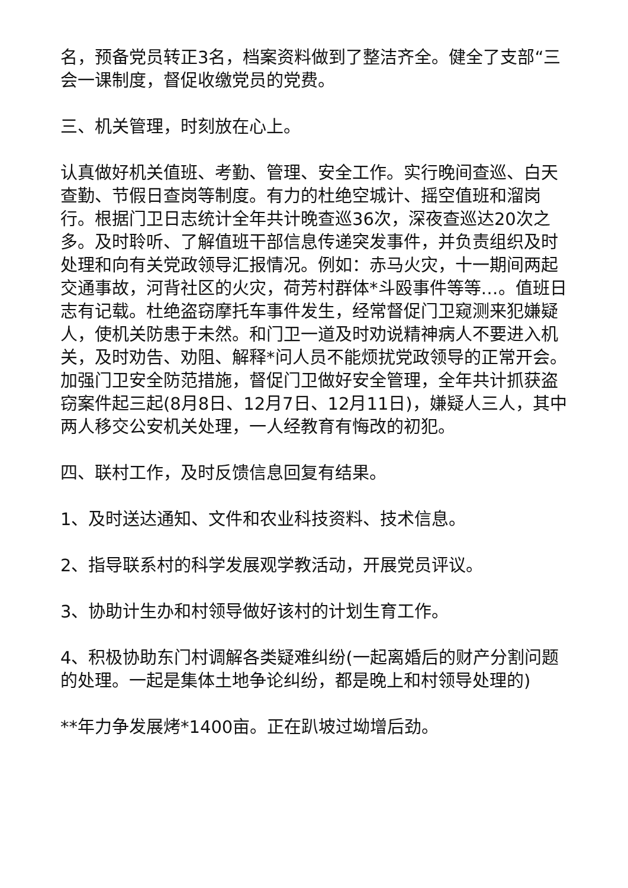名，预备党员转正3名，档案资料做到了整洁齐全。健全了支部“三会一课制度，督促收缴党员的党费。
三、机关管理，时刻放在心上。
认真做好机关值班、考勤、管理、安全工作。实行晚间查巡、白天查勤、节假日查岗等制度。有力的杜绝空城计、摇空值班和溜岗行。根据门卫日志统计全年共计晚查巡36次，深夜查巡达20次之多。及时聆听、了解值班干部信息传递突发事件，并负责组织及时处理和向有关党政领导汇报情况。例如：赤马火灾，十一期间两起交通事故，河背社区的火灾，荷芳村群体*斗殴事件等等…。值班日志有记载。杜绝盗窃摩托车事件发生，经常督促门卫窥测来犯嫌疑人，使机关防患于未然。和门卫一道及时劝说精神病人不要进入机关，及时劝告、劝阻、解释*问人员不能烦扰党政领导的正常开会。加强门卫安全防范措施，督促门卫做好安全管理，全年共计抓获盗窃案件起三起(8月8日、12月7日、12月11日)，嫌疑人三人，其中两人移交公安机关处理，一人经教育有悔改的初犯。
四、联村工作，及时反馈信息回复有结果。
1、及时送达通知、文件和农业科技资料、技术信息。
2、指导联系村的科学发展观学教活动，开展党员评议。
3、协助计生办和村领导做好该村的计划生育工作。
4、积极协助东门村调解各类疑难纠纷(一起离婚后的财产分割问题的处理。一起是集体土地争论纠纷，都是晚上和村领导处理的)
**年力争发展烤*1400亩。正在趴坡过坳增后劲。